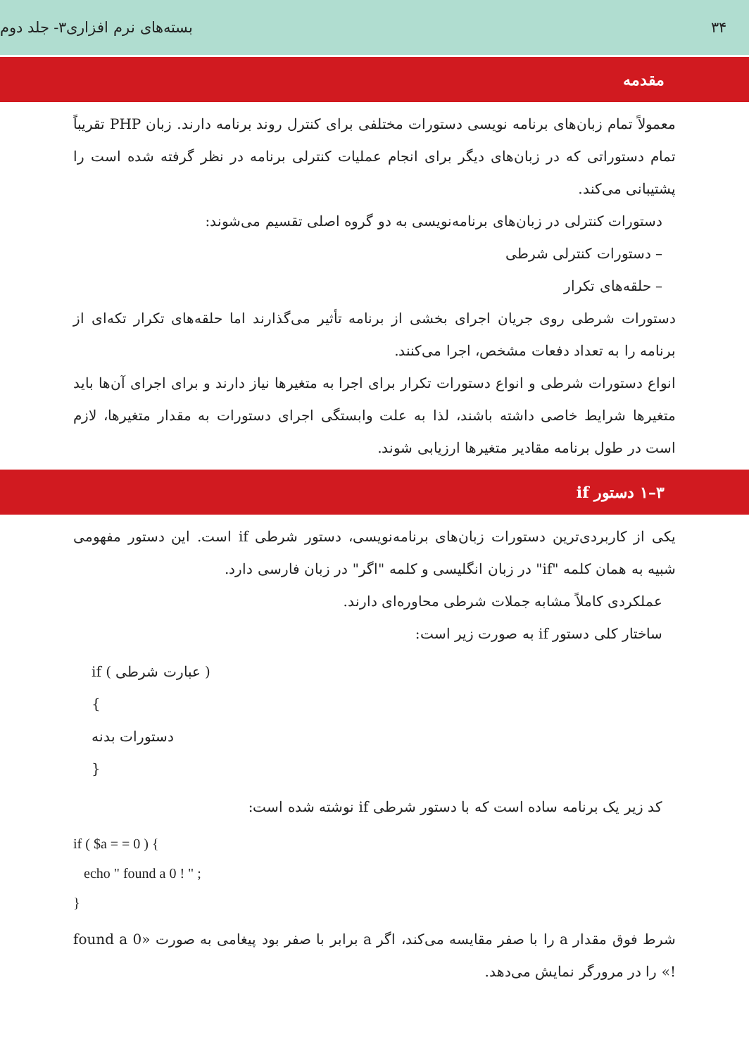۳۴ بسته‌های نرم افزاری۳- جلد دوم
مقدمه
معمولاً تمام زبان‌های برنامه نویسی دستورات مختلفی برای کنترل روند برنامه دارند. زبان PHP تقریباً تمام دستوراتی که در زبان‌های دیگر برای انجام عملیات کنترلی برنامه در نظر گرفته شده است را پشتیبانی می‌کند.
دستورات کنترلی در زبان‌های برنامه‌نویسی به دو گروه اصلی تقسیم می‌شوند:
– دستورات کنترلی شرطی
– حلقه‌های تکرار
دستورات شرطی روی جریان اجرای بخشی از برنامه تأثیر می‌گذارند اما حلقه‌های تکرار تکه‌ای از برنامه را به تعداد دفعات مشخص، اجرا می‌کنند.
انواع دستورات شرطی و انواع دستورات تکرار برای اجرا به متغیرها نیاز دارند و برای اجرای آن‌ها باید متغیرها شرایط خاصی داشته باشند، لذا به علت وابستگی اجرای دستورات به مقدار متغیرها، لازم است در طول برنامه مقادیر متغیرها ارزیابی شوند.
۳–۱ دستور if
یکی از کاربردی‌ترین دستورات زبان‌های برنامه‌نویسی، دستور شرطی if است. این دستور مفهومی شبیه به همان کلمه "if" در زبان انگلیسی و کلمه "اگر" در زبان فارسی دارد.
عملکردی کاملاً مشابه جملات شرطی محاوره‌ای دارند.
ساختار کلی دستور if به صورت زیر است:
if ( عبارت شرطی )
{
دستورات بدنه
}
کد زیر یک برنامه ساده است که با دستور شرطی if نوشته شده است:
if ( $a = = 0 ) {
echo " found a 0 ! " ;
}
شرط فوق مقدار a را با صفر مقایسه می‌کند، اگر a برابر با صفر بود پیغامی به صورت «found a 0 !» را در مرورگر نمایش می‌دهد.